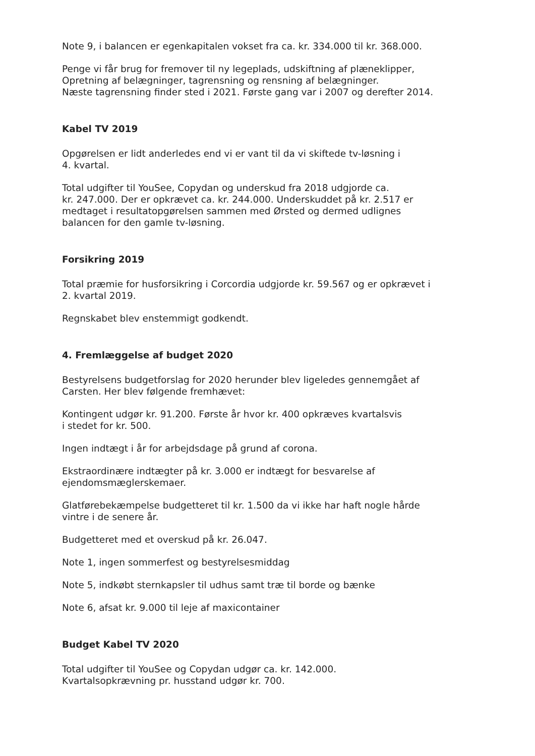Note 9, i balancen er egenkapitalen vokset fra ca. kr. 334.000 til kr. 368.000.
Penge vi får brug for fremover til ny legeplads, udskiftning af plæneklipper,
Opretning af belægninger, tagrensning og rensning af belægninger.
Næste tagrensning finder sted i 2021. Første gang var i 2007 og derefter 2014.
Kabel TV 2019
Opgørelsen er lidt anderledes end vi er vant til da vi skiftede tv-løsning i
4. kvartal.
Total udgifter til YouSee, Copydan og underskud fra 2018 udgjorde ca.
kr. 247.000. Der er opkrævet ca. kr. 244.000. Underskuddet på kr. 2.517 er
medtaget i resultatopgørelsen sammen med Ørsted og dermed udlignes
balancen for den gamle tv-løsning.
Forsikring 2019
Total præmie for husforsikring i Corcordia udgjorde kr. 59.567 og er opkrævet i
2. kvartal 2019.
Regnskabet blev enstemmigt godkendt.
4. Fremlæggelse af budget 2020
Bestyrelsens budgetforslag for 2020 herunder blev ligeledes gennemgået af
Carsten. Her blev følgende fremhævet:
Kontingent udgør kr. 91.200. Første år hvor kr. 400 opkræves kvartalsvis
i stedet for kr. 500.
Ingen indtægt i år for arbejdsdage på grund af corona.
Ekstraordinære indtægter på kr. 3.000 er indtægt for besvarelse af
ejendomsmæglerskemaer.
Glatførebekæmpelse budgetteret til kr. 1.500 da vi ikke har haft nogle hårde
vintre i de senere år.
Budgetteret med et overskud på kr. 26.047.
Note 1, ingen sommerfest og bestyrelsesmiddag
Note 5, indkøbt sternkapsler til udhus samt træ til borde og bænke
Note 6, afsat kr. 9.000 til leje af maxicontainer
Budget Kabel TV 2020
Total udgifter til YouSee og Copydan udgør ca. kr. 142.000.
Kvartalsopkrævning pr. husstand udgør kr. 700.